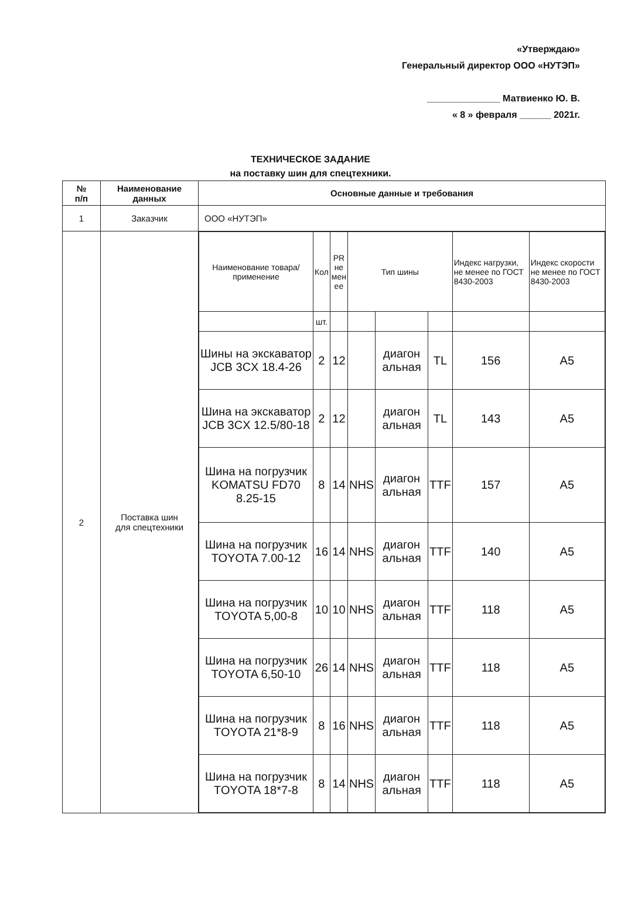«Утверждаю»
Генеральный директор ООО «НУТЭП»
______________ Матвиенко Ю. В.
« 8 » февраля ______ 2021г.
ТЕХНИЧЕСКОЕ ЗАДАНИЕ
на поставку шин для спецтехники.
| № п/п | Наименование данных | Основные данные и требования |
| --- | --- | --- |
| 1 | Заказчик | ООО «НУТЭП» |
| 2 | Поставка шин для спецтехники | / Наименование товара/ применение / Кол / PR не мен ее / Тип шины / / / Индекс нагрузки, не менее по ГОСТ 8430-2003 / Индекс скорости не менее по ГОСТ 8430-2003 / / / шт. / / / / / / / / Шины на экскаватор JCB 3CX 18.4-26 / 2 / 12 / / диагон альная / TL / 156 / A5 / / Шина на экскаватор JCB 3CX 12.5/80-18 / 2 / 12 / / диагон альная / TL / 143 / A5 / / Шина на погрузчик KOMATSU FD70 8.25-15 / 8 / 14 / NHS / диагон альная / TTF / 157 / A5 / / Шина на погрузчик TOYOTA 7.00-12 / 16 / 14 / NHS / диагон альная / TTF / 140 / A5 / / Шина на погрузчик TOYOTA 5,00-8 / 10 / 10 / NHS / диагон альная / TTF / 118 / A5 / / Шина на погрузчик TOYOTA 6,50-10 / 26 / 14 / NHS / диагон альная / TTF / 118 / A5 / / Шина на погрузчик TOYOTA 21*8-9 / 8 / 16 / NHS / диагон альная / TTF / 118 / A5 / / Шина на погрузчик TOYOTA 18*7-8 / 8 / 14 / NHS / диагон альная / TTF / 118 / A5 / |